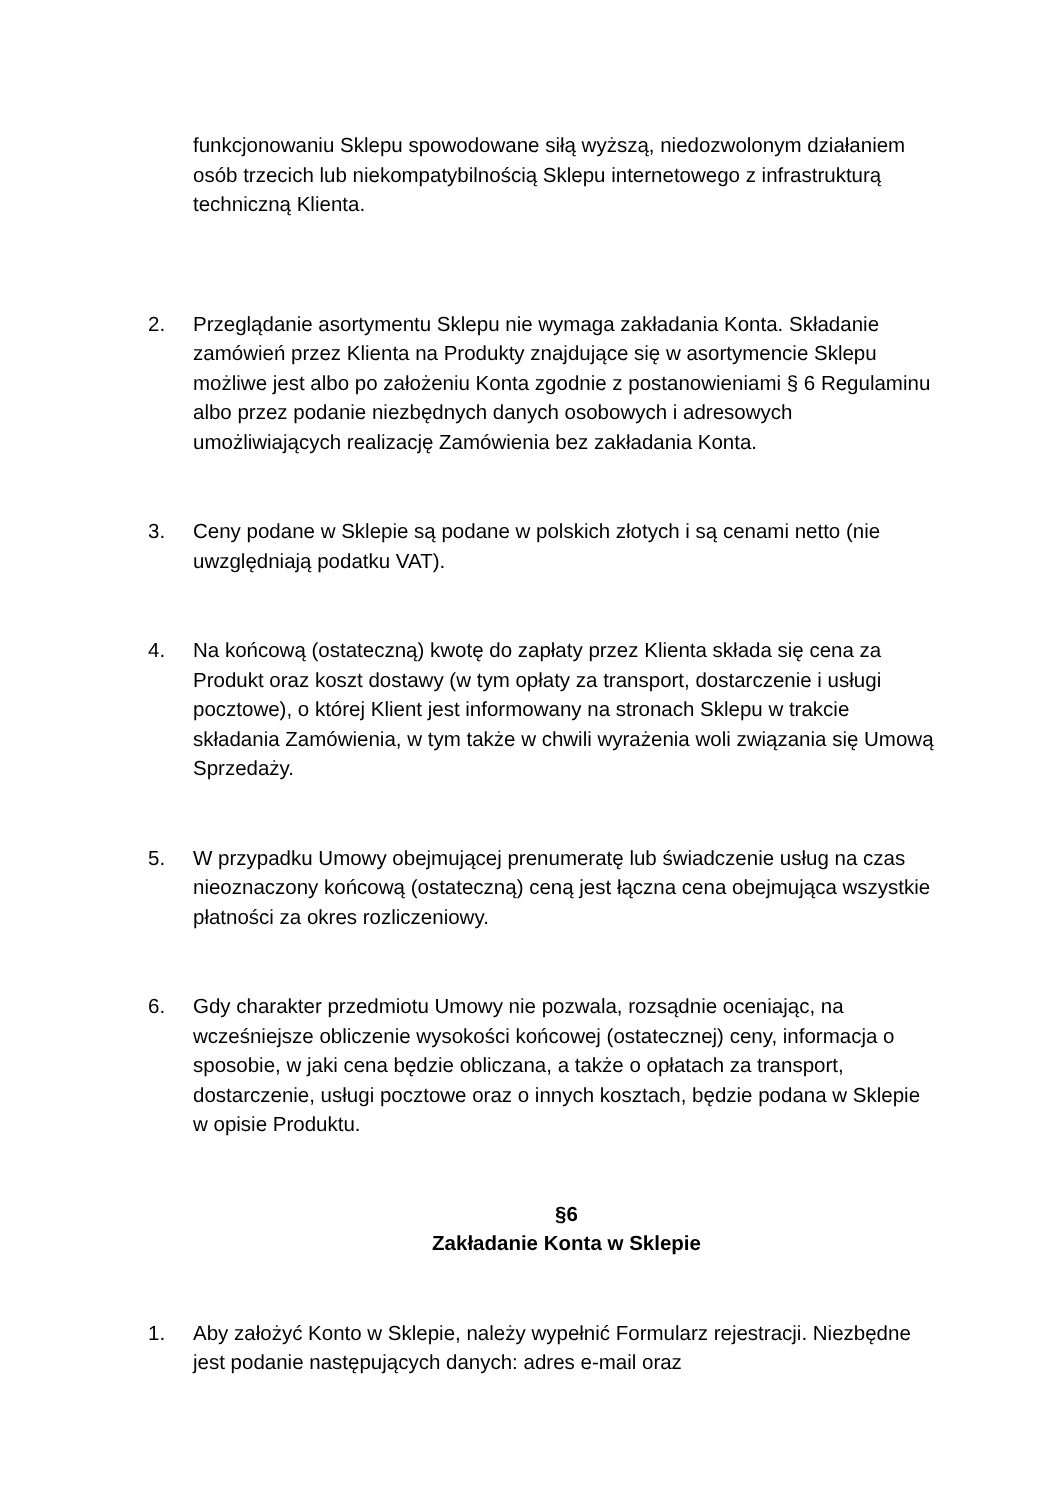funkcjonowaniu Sklepu spowodowane siłą wyższą, niedozwolonym działaniem osób trzecich lub niekompatybilnością Sklepu internetowego z infrastrukturą techniczną Klienta.
2. Przeglądanie asortymentu Sklepu nie wymaga zakładania Konta. Składanie zamówień przez Klienta na Produkty znajdujące się w asortymencie Sklepu możliwe jest albo po założeniu Konta zgodnie z postanowieniami § 6 Regulaminu albo przez podanie niezbędnych danych osobowych i adresowych umożliwiających realizację Zamówienia bez zakładania Konta.
3. Ceny podane w Sklepie są podane w polskich złotych i są cenami netto (nie uwzględniają podatku VAT).
4. Na końcową (ostateczną) kwotę do zapłaty przez Klienta składa się cena za Produkt oraz koszt dostawy (w tym opłaty za transport, dostarczenie i usługi pocztowe), o której Klient jest informowany na stronach Sklepu w trakcie składania Zamówienia, w tym także w chwili wyrażenia woli związania się Umową Sprzedaży.
5. W przypadku Umowy obejmującej prenumeratę lub świadczenie usług na czas nieoznaczony końcową (ostateczną) ceną jest łączna cena obejmująca wszystkie płatności za okres rozliczeniowy.
6. Gdy charakter przedmiotu Umowy nie pozwala, rozsądnie oceniając, na wcześniejsze obliczenie wysokości końcowej (ostatecznej) ceny, informacja o sposobie, w jaki cena będzie obliczana, a także o opłatach za transport, dostarczenie, usługi pocztowe oraz o innych kosztach, będzie podana w Sklepie w opisie Produktu.
§6
Zakładanie Konta w Sklepie
1. Aby założyć Konto w Sklepie, należy wypełnić Formularz rejestracji. Niezbędne jest podanie następujących danych: adres e-mail oraz